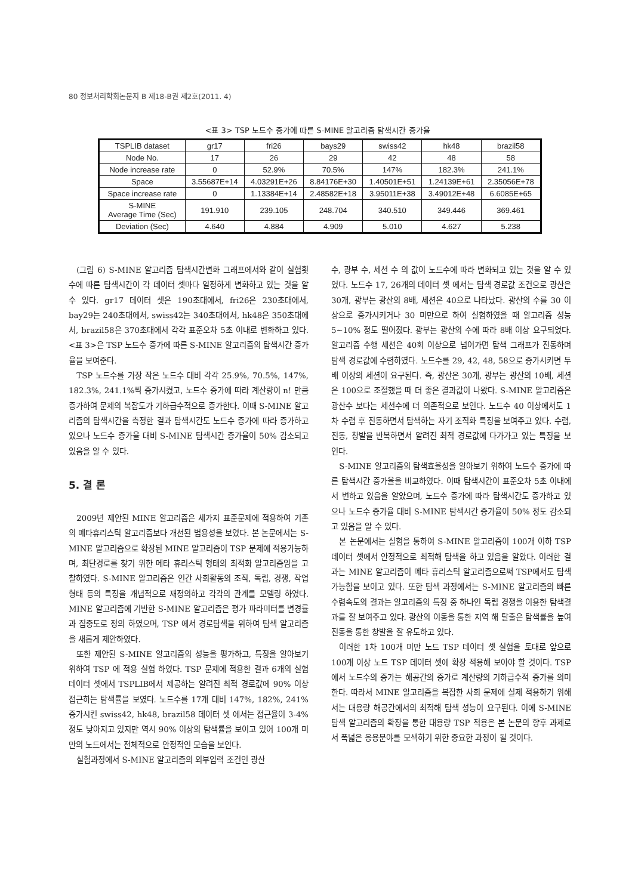80 정보처리학회논문지 B 제18-B권 제2호(2011. 4)
<표 3> TSP 노드수 증가에 따른 S-MINE 알고리즘 탐색시간 증가율
| TSPLIB dataset | gr17 | fri26 | bays29 | swiss42 | hk48 | brazil58 |
| --- | --- | --- | --- | --- | --- | --- |
| Node No. | 17 | 26 | 29 | 42 | 48 | 58 |
| Node increase rate | 0 | 52.9% | 70.5% | 147% | 182.3% | 241.1% |
| Space | 3.55687E+14 | 4.03291E+26 | 8.84176E+30 | 1.40501E+51 | 1.24139E+61 | 2.35056E+78 |
| Space increase rate | 0 | 1.13384E+14 | 2.48582E+18 | 3.95011E+38 | 3.49012E+48 | 6.6085E+65 |
| S-MINE Average Time (Sec) | 191.910 | 239.105 | 248.704 | 340.510 | 349.446 | 369.461 |
| Deviation (Sec) | 4.640 | 4.884 | 4.909 | 5.010 | 4.627 | 5.238 |
(그림 6) S-MINE 알고리즘 탐색시간변화 그래프에서와 같이 실험횟수에 따른 탐색시간이 각 데이터 셋마다 일정하게 변화하고 있는 것을 알 수 있다. gr17 데이터 셋은 190초대에서, fri26은 230초대에서, bay29는 240초대에서, swiss42는 340초대에서, hk48은 350초대에서, brazil58은 370초대에서 각각 표준오차 5초 이내로 변화하고 있다. <표 3>은 TSP 노드수 증가에 따른 S-MINE 알고리즘의 탐색시간 증가율을 보여준다.
TSP 노드수를 가장 작은 노드수 대비 각각 25.9%, 70.5%, 147%, 182.3%, 241.1%씩 증가시켰고, 노드수 증가에 따라 계산량이 n! 만큼 증가하여 문제의 복잡도가 기하급수적으로 증가한다. 이때 S-MINE 알고리즘의 탐색시간을 측정한 결과 탐색시간도 노드수 증가에 따라 증가하고 있으나 노드수 증가율 대비 S-MINE 탐색시간 증가율이 50% 감소되고 있음을 알 수 있다.
5. 결 론
2009년 제안된 MINE 알고리즘은 세가지 표준문제에 적용하여 기존의 메타휴리스틱 알고리즘보다 개선된 범용성을 보였다. 본 논문에서는 S-MINE 알고리즘으로 확장된 MINE 알고리즘이 TSP 문제에 적용가능하며, 최단경로를 찾기 위한 메타 휴리스틱 형태의 최적화 알고리즘임을 고찰하였다. S-MINE 알고리즘은 인간 사회활동의 조직, 독립, 경쟁, 작업형태 등의 특징을 개념적으로 재정의하고 각각의 관계를 모델링 하였다. MINE 알고리즘에 기반한 S-MINE 알고리즘은 평가 파라미터를 변경률과 집중도로 정의 하였으며, TSP 에서 경로탐색을 위하여 탐색 알고리즘을 새롭게 제안하였다.
또한 제안된 S-MINE 알고리즘의 성능을 평가하고, 특징을 알아보기 위하여 TSP 에 적용 실험 하였다. TSP 문제에 적용한 결과 6개의 실험 데이터 셋에서 TSPLIB에서 제공하는 알려진 최적 경로값에 90% 이상 접근하는 탐색률을 보였다. 노드수를 17개 대비 147%, 182%, 241% 증가시킨 swiss42, hk48, brazil58 데이터 셋 에서는 접근율이 3-4% 정도 낮아지고 있지만 역시 90% 이상의 탐색률을 보이고 있어 100개 미만의 노드에서는 전체적으로 안정적인 모습을 보인다.
실험과정에서 S-MINE 알고리즘의 외부입력 조건인 광산
수, 광부 수, 세션 수 의 값이 노드수에 따라 변화되고 있는 것을 알 수 있었다. 노드수 17, 26개의 데이터 셋 에서는 탐색 경로값 조건으로 광산은 30개, 광부는 광산의 8배, 세션은 40으로 나타났다. 광산의 수를 30 이상으로 증가시키거나 30 미만으로 하여 실험하였을 때 알고리즘 성능 5~10% 정도 떨어졌다. 광부는 광산의 수에 따라 8배 이상 요구되었다. 알고리즘 수행 세션은 40회 이상으로 넘어가면 탐색 그래프가 진동하며 탐색 경로값에 수렴하였다. 노드수를 29, 42, 48, 58으로 증가시키면 두 배 이상의 세션이 요구된다. 즉, 광산은 30개, 광부는 광산의 10배, 세션은 100으로 조절했을 때 더 좋은 결과값이 나왔다. S-MINE 알고리즘은 광산수 보다는 세션수에 더 의존적으로 보인다. 노드수 40 이상에서도 1차 수렴 후 진동하면서 탐색하는 자기 조직화 특징을 보여주고 있다. 수렴, 진동, 창발을 반복하면서 알려진 최적 경로값에 다가가고 있는 특징을 보인다.
S-MINE 알고리즘의 탐색효율성을 알아보기 위하여 노드수 증가에 따른 탐색시간 증가율을 비교하였다. 이때 탐색시간이 표준오차 5초 이내에서 변하고 있음을 알았으며, 노드수 증가에 따라 탐색시간도 증가하고 있으나 노드수 증가율 대비 S-MINE 탐색시간 증가율이 50% 정도 감소되고 있음을 알 수 있다.
본 논문에서는 실험을 통하여 S-MINE 알고리즘이 100개 이하 TSP 데이터 셋에서 안정적으로 최적해 탐색을 하고 있음을 알았다. 이러한 결과는 MINE 알고리즘이 메타 휴리스틱 알고리즘으로써 TSP에서도 탐색 가능함을 보이고 있다. 또한 탐색 과정에서는 S-MINE 알고리즘의 빠른 수렴속도의 결과는 알고리즘의 특징 중 하나인 독립 경쟁을 이용한 탐색결과를 잘 보여주고 있다. 광산의 이동을 통한 지역 해 탈출은 탐색률을 높여 진동을 통한 창발을 잘 유도하고 있다.
이러한 1차 100개 미만 노드 TSP 데이터 셋 실험을 토대로 앞으로 100개 이상 노드 TSP 데이터 셋에 확장 적용해 보아야 할 것이다. TSP에서 노드수의 증가는 해공간의 증가로 계산량의 기하급수적 증가를 의미한다. 따라서 MINE 알고리즘을 복잡한 사회 문제에 실제 적용하기 위해서는 대용량 해공간에서의 최적해 탐색 성능이 요구된다. 이에 S-MINE 탐색 알고리즘의 확장을 통한 대용량 TSP 적용은 본 논문의 향후 과제로서 폭넓은 응용분야를 모색하기 위한 중요한 과정이 될 것이다.